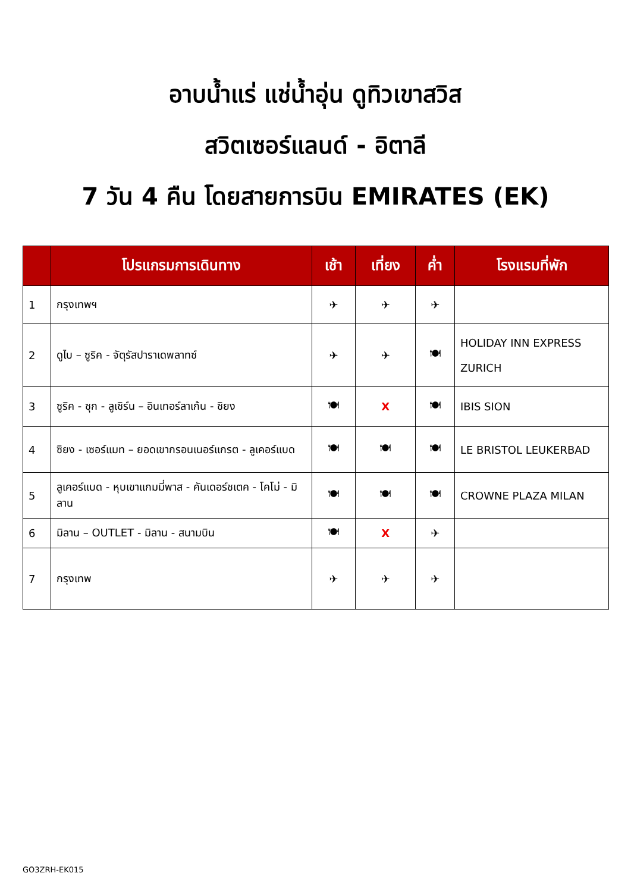อาบน้ำแร่ แช่น้ำอุ่น ดูทิวเขาสวิส
สวิตเซอร์แลนด์ - อิตาลี
7 วัน 4 คืน โดยสายการบิน EMIRATES (EK)
| | โปรแกรมการเดินทาง | เช้า | เที่ยง | ค่ำ | โรงแรมที่พัก |
| --- | --- | --- | --- | --- | --- |
| 1 | กรุงเทพฯ | ✈ | ✈ | ✈ | |
| 2 | ดูไบ – ซูริค - จัตุรัสปาราเดพลาทซ์ | ✈ | ✈ | 🍽 | HOLIDAY INN EXPRESS ZURICH |
| 3 | ซูริค - ซุก - ลูเซิร์น – อินเทอร์ลาเก้น - ซิยง | 🍽 | X | 🍽 | IBIS SION |
| 4 | ซิยง - เซอร์แมท – ยอดเขากรอนเนอร์แกรต - ลูเคอร์แบด | 🍽 | 🍽 | 🍽 | LE BRISTOL LEUKERBAD |
| 5 | ลูเคอร์แบด - หุบเขาแกมมี่พาส - คันเดอร์ชเตค - โคโม่ - มิลาน | 🍽 | 🍽 | 🍽 | CROWNE PLAZA MILAN |
| 6 | มิลาน – OUTLET - มิลาน - สนามบิน | 🍽 | X | ✈ | |
| 7 | กรุงเทพ | ✈ | ✈ | ✈ | |
GO3ZRH-EK015